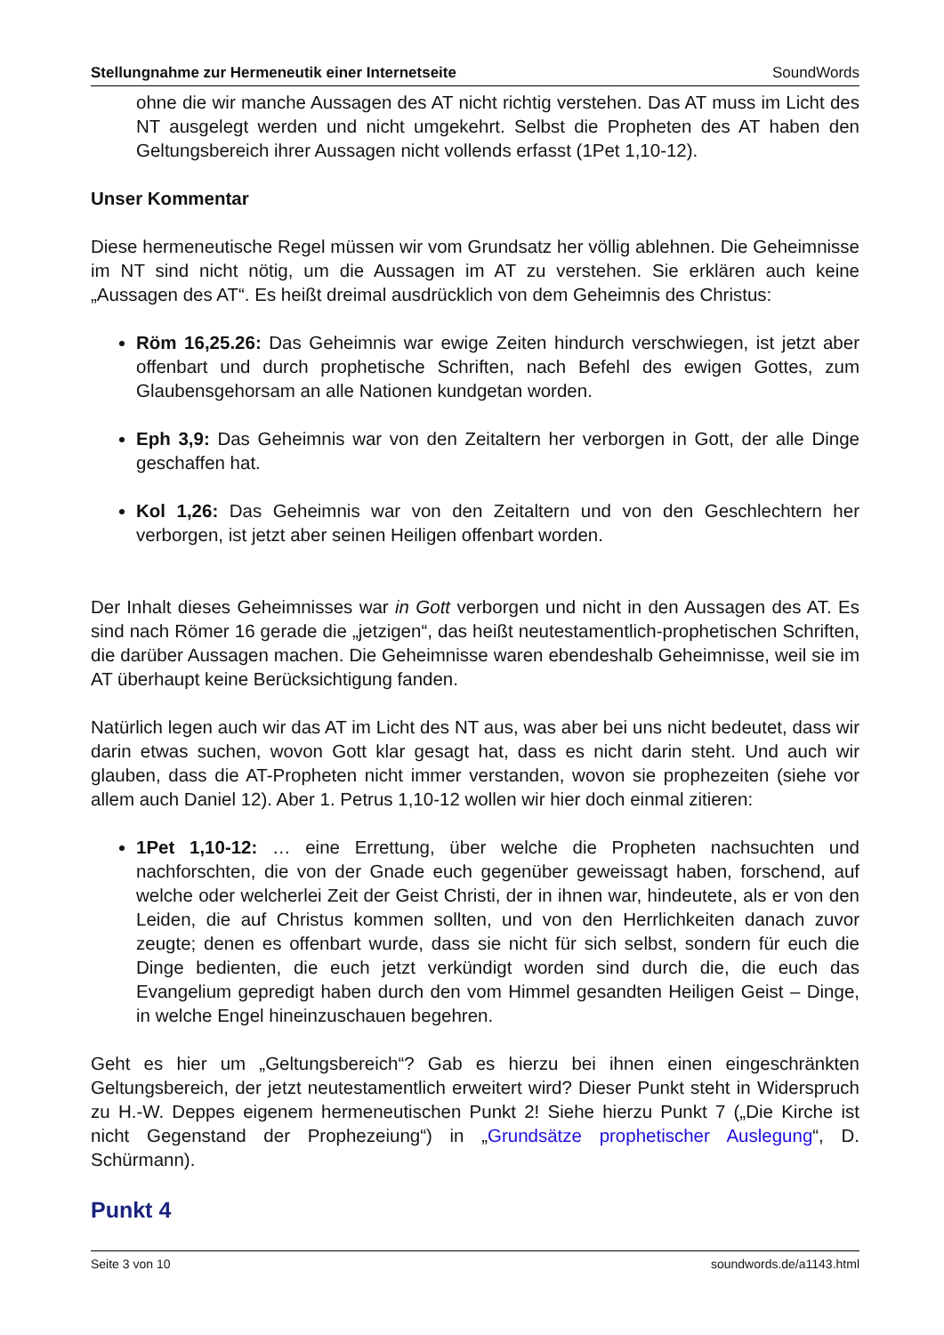Stellungnahme zur Hermeneutik einer Internetseite SoundWords
ohne die wir manche Aussagen des AT nicht richtig verstehen. Das AT muss im Licht des NT ausgelegt werden und nicht umgekehrt. Selbst die Propheten des AT haben den Geltungsbereich ihrer Aussagen nicht vollends erfasst (1Pet 1,10-12).
Unser Kommentar
Diese hermeneutische Regel müssen wir vom Grundsatz her völlig ablehnen. Die Geheimnisse im NT sind nicht nötig, um die Aussagen im AT zu verstehen. Sie erklären auch keine „Aussagen des AT“. Es heißt dreimal ausdrücklich von dem Geheimnis des Christus:
Röm 16,25.26: Das Geheimnis war ewige Zeiten hindurch verschwiegen, ist jetzt aber offenbart und durch prophetische Schriften, nach Befehl des ewigen Gottes, zum Glaubensgehorsam an alle Nationen kundgetan worden.
Eph 3,9: Das Geheimnis war von den Zeitaltern her verborgen in Gott, der alle Dinge geschaffen hat.
Kol 1,26: Das Geheimnis war von den Zeitaltern und von den Geschlechtern her verborgen, ist jetzt aber seinen Heiligen offenbart worden.
Der Inhalt dieses Geheimnisses war in Gott verborgen und nicht in den Aussagen des AT. Es sind nach Römer 16 gerade die „jetzigen“, das heißt neutestamentlich-prophetischen Schriften, die darüber Aussagen machen. Die Geheimnisse waren ebendeshalb Geheimnisse, weil sie im AT überhaupt keine Berücksichtigung fanden.
Natürlich legen auch wir das AT im Licht des NT aus, was aber bei uns nicht bedeutet, dass wir darin etwas suchen, wovon Gott klar gesagt hat, dass es nicht darin steht. Und auch wir glauben, dass die AT-Propheten nicht immer verstanden, wovon sie prophezeiten (siehe vor allem auch Daniel 12). Aber 1. Petrus 1,10-12 wollen wir hier doch einmal zitieren:
1Pet 1,10-12: … eine Errettung, über welche die Propheten nachsuchten und nachforschten, die von der Gnade euch gegenüber geweissagt haben, forschend, auf welche oder welcherlei Zeit der Geist Christi, der in ihnen war, hindeutete, als er von den Leiden, die auf Christus kommen sollten, und von den Herrlichkeiten danach zuvor zeugte; denen es offenbart wurde, dass sie nicht für sich selbst, sondern für euch die Dinge bedienten, die euch jetzt verkündigt worden sind durch die, die euch das Evangelium gepredigt haben durch den vom Himmel gesandten Heiligen Geist – Dinge, in welche Engel hineinzuschauen begehren.
Geht es hier um „Geltungsbereich“? Gab es hierzu bei ihnen einen eingeschränkten Geltungsbereich, der jetzt neutestamentlich erweitert wird? Dieser Punkt steht in Widerspruch zu H.-W. Deppes eigenem hermeneutischen Punkt 2! Siehe hierzu Punkt 7 („Die Kirche ist nicht Gegenstand der Prophezeiung“) in „Grundsätze prophetischer Auslegung“, D. Schürmann).
Punkt 4
Seite 3 von 10 soundwords.de/a1143.html